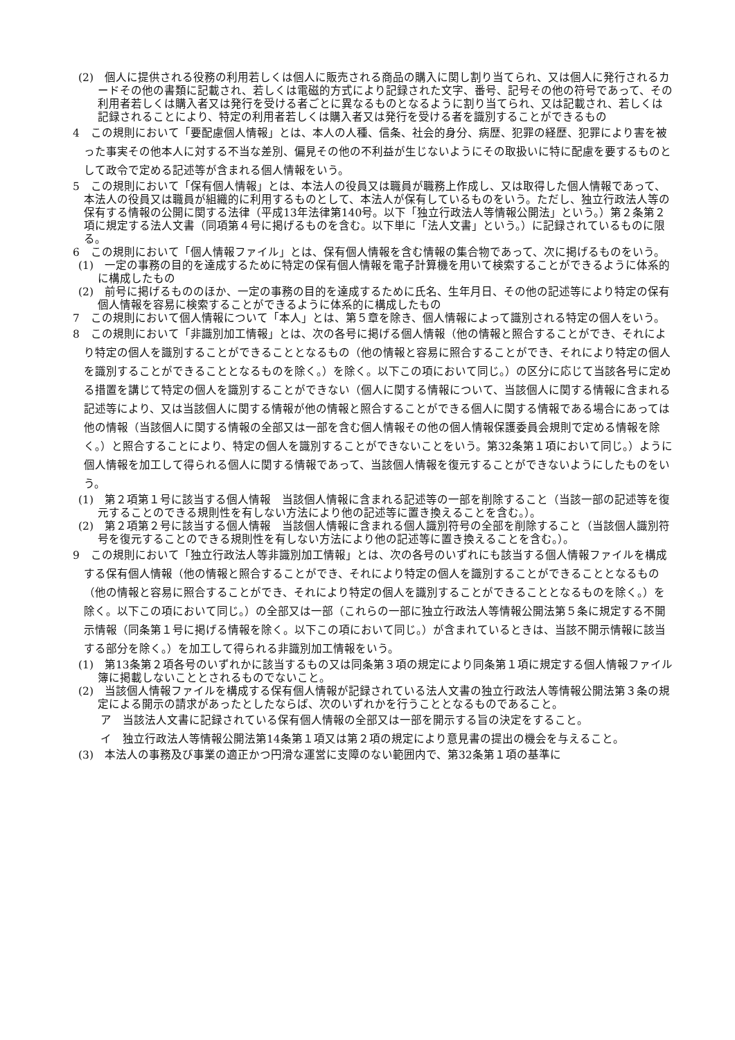(2)　個人に提供される役務の利用若しくは個人に販売される商品の購入に関し割り当てられ、又は個人に発行されるカードその他の書類に記載され、若しくは電磁的方式により記録された文字、番号、記号その他の符号であって、その利用者若しくは購入者又は発行を受ける者ごとに異なるものとなるように割り当てられ、又は記載され、若しくは記録されることにより、特定の利用者若しくは購入者又は発行を受ける者を識別することができるもの
4　この規則において「要配慮個人情報」とは、本人の人種、信条、社会的身分、病歴、犯罪の経歴、犯罪により害を被った事実その他本人に対する不当な差別、偏見その他の不利益が生じないようにその取扱いに特に配慮を要するものとして政令で定める記述等が含まれる個人情報をいう。
5　この規則において「保有個人情報」とは、本法人の役員又は職員が職務上作成し、又は取得した個人情報であって、本法人の役員又は職員が組織的に利用するものとして、本法人が保有しているものをいう。ただし、独立行政法人等の保有する情報の公開に関する法律（平成13年法律第140号。以下「独立行政法人等情報公開法」という。）第２条第２項に規定する法人文書（同項第４号に掲げるものを含む。以下単に「法人文書」という。）に記録されているものに限る。
6　この規則において「個人情報ファイル」とは、保有個人情報を含む情報の集合物であって、次に掲げるものをいう。
(1)　一定の事務の目的を達成するために特定の保有個人情報を電子計算機を用いて検索することができるように体系的に構成したもの
(2)　前号に掲げるもののほか、一定の事務の目的を達成するために氏名、生年月日、その他の記述等により特定の保有個人情報を容易に検索することができるように体系的に構成したもの
7　この規則において個人情報について「本人」とは、第５章を除き、個人情報によって識別される特定の個人をいう。
8　この規則において「非識別加工情報」とは、次の各号に掲げる個人情報（他の情報と照合することができ、それにより特定の個人を識別することができることとなるもの（他の情報と容易に照合することができ、それにより特定の個人を識別することができることとなるものを除く。）を除く。以下この項において同じ。）の区分に応じて当該各号に定める措置を講じて特定の個人を識別することができない（個人に関する情報について、当該個人に関する情報に含まれる記述等により、又は当該個人に関する情報が他の情報と照合することができる個人に関する情報である場合にあっては他の情報（当該個人に関する情報の全部又は一部を含む個人情報その他の個人情報保護委員会規則で定める情報を除く。）と照合することにより、特定の個人を識別することができないことをいう。第32条第１項において同じ。）ように個人情報を加工して得られる個人に関する情報であって、当該個人情報を復元することができないようにしたものをいう。
(1)　第２項第１号に該当する個人情報　当該個人情報に含まれる記述等の一部を削除すること（当該一部の記述等を復元することのできる規則性を有しない方法により他の記述等に置き換えることを含む。）。
(2)　第２項第２号に該当する個人情報　当該個人情報に含まれる個人識別符号の全部を削除すること（当該個人識別符号を復元することのできる規則性を有しない方法により他の記述等に置き換えることを含む。）。
9　この規則において「独立行政法人等非識別加工情報」とは、次の各号のいずれにも該当する個人情報ファイルを構成する保有個人情報（他の情報と照合することができ、それにより特定の個人を識別することができることとなるもの（他の情報と容易に照合することができ、それにより特定の個人を識別することができることとなるものを除く。）を除く。以下この項において同じ。）の全部又は一部（これらの一部に独立行政法人等情報公開法第５条に規定する不開示情報（同条第１号に掲げる情報を除く。以下この項において同じ。）が含まれているときは、当該不開示情報に該当する部分を除く。）を加工して得られる非識別加工情報をいう。
(1)　第13条第２項各号のいずれかに該当するもの又は同条第３項の規定により同条第１項に規定する個人情報ファイル簿に掲載しないこととされるものでないこと。
(2)　当該個人情報ファイルを構成する保有個人情報が記録されている法人文書の独立行政法人等情報公開法第３条の規定による開示の請求があったとしたならば、次のいずれかを行うこととなるものであること。
ア　当該法人文書に記録されている保有個人情報の全部又は一部を開示する旨の決定をすること。
イ　独立行政法人等情報公開法第14条第１項又は第２項の規定により意見書の提出の機会を与えること。
(3)　本法人の事務及び事業の適正かつ円滑な運営に支障のない範囲内で、第32条第１項の基準に